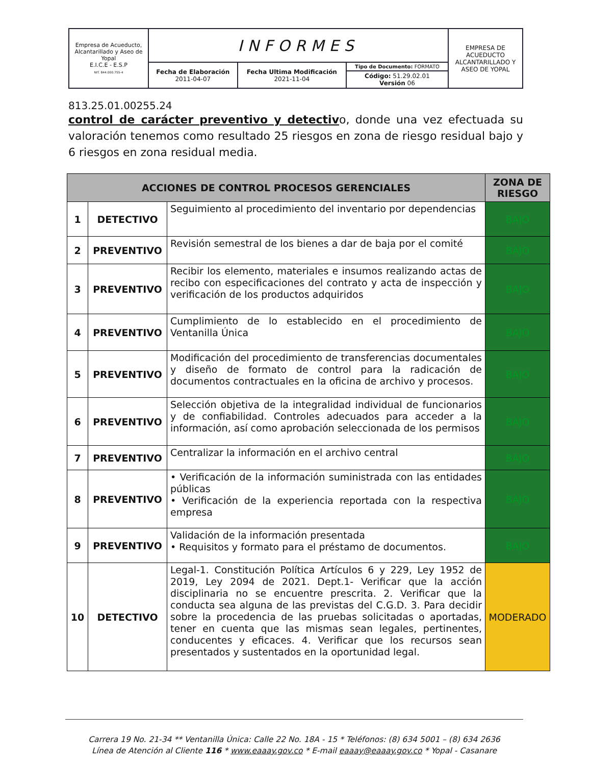| Empresa de Acueducto, Alcantarillado y Aseo de Yopal E.I.C.E - E.S.P NIT. 844.000.755-4 | INFORMES | | | EMPRESA DE ACUEDUCTO ALCANTARILLADO Y ASEO DE YOPAL |
| | Fecha de Elaboración 2011-04-07 | Fecha Ultima Modificación 2021-11-04 | Tipo de Documento: FORMATO | |
| | | | Código: 51.29.02.01 Versión 06 | |
813.25.01.00255.24
control de carácter preventivo y detectivo, donde una vez efectuada su valoración tenemos como resultado 25 riesgos en zona de riesgo residual bajo y 6 riesgos en zona residual media.
| ACCIONES DE CONTROL PROCESOS GERENCIALES | | | ZONA DE RIESGO |
| --- | --- | --- | --- |
| 1 | DETECTIVO | Seguimiento al procedimiento del inventario por dependencias | BAJO |
| 2 | PREVENTIVO | Revisión semestral de los bienes a dar de baja por el comité | BAJO |
| 3 | PREVENTIVO | Recibir los elemento, materiales e insumos realizando actas de recibo con especificaciones del contrato y acta de inspección y verificación de los productos adquiridos | BAJO |
| 4 | PREVENTIVO | Cumplimiento de lo establecido en el procedimiento de Ventanilla Única | BAJO |
| 5 | PREVENTIVO | Modificación del procedimiento de transferencias documentales y diseño de formato de control para la radicación de documentos contractuales en la oficina de archivo y procesos. | BAJO |
| 6 | PREVENTIVO | Selección objetiva de la integralidad individual de funcionarios y de confiabilidad. Controles adecuados para acceder a la información, así como aprobación seleccionada de los permisos | BAJO |
| 7 | PREVENTIVO | Centralizar la información en el archivo central | BAJO |
| 8 | PREVENTIVO | • Verificación de la información suministrada con las entidades públicas • Verificación de la experiencia reportada con la respectiva empresa | BAJO |
| 9 | PREVENTIVO | Validación de la información presentada • Requisitos y formato para el préstamo de documentos. | BAJO |
| 10 | DETECTIVO | Legal-1. Constitución Política Artículos 6 y 229, Ley 1952 de 2019, Ley 2094 de 2021. Dept.1- Verificar que la acción disciplinaria no se encuentre prescrita. 2. Verificar que la conducta sea alguna de las previstas del C.G.D. 3. Para decidir sobre la procedencia de las pruebas solicitadas o aportadas, tener en cuenta que las mismas sean legales, pertinentes, conducentes y eficaces. 4. Verificar que los recursos sean presentados y sustentados en la oportunidad legal. | MODERADO |
Carrera 19 No. 21-34 ** Ventanilla Única: Calle 22 No. 18A - 15 * Teléfonos: (8) 634 5001 – (8) 634 2636
Línea de Atención al Cliente 116 * www.eaaay.gov.co * E-mail eaaay@eaaay.gov.co * Yopal - Casanare